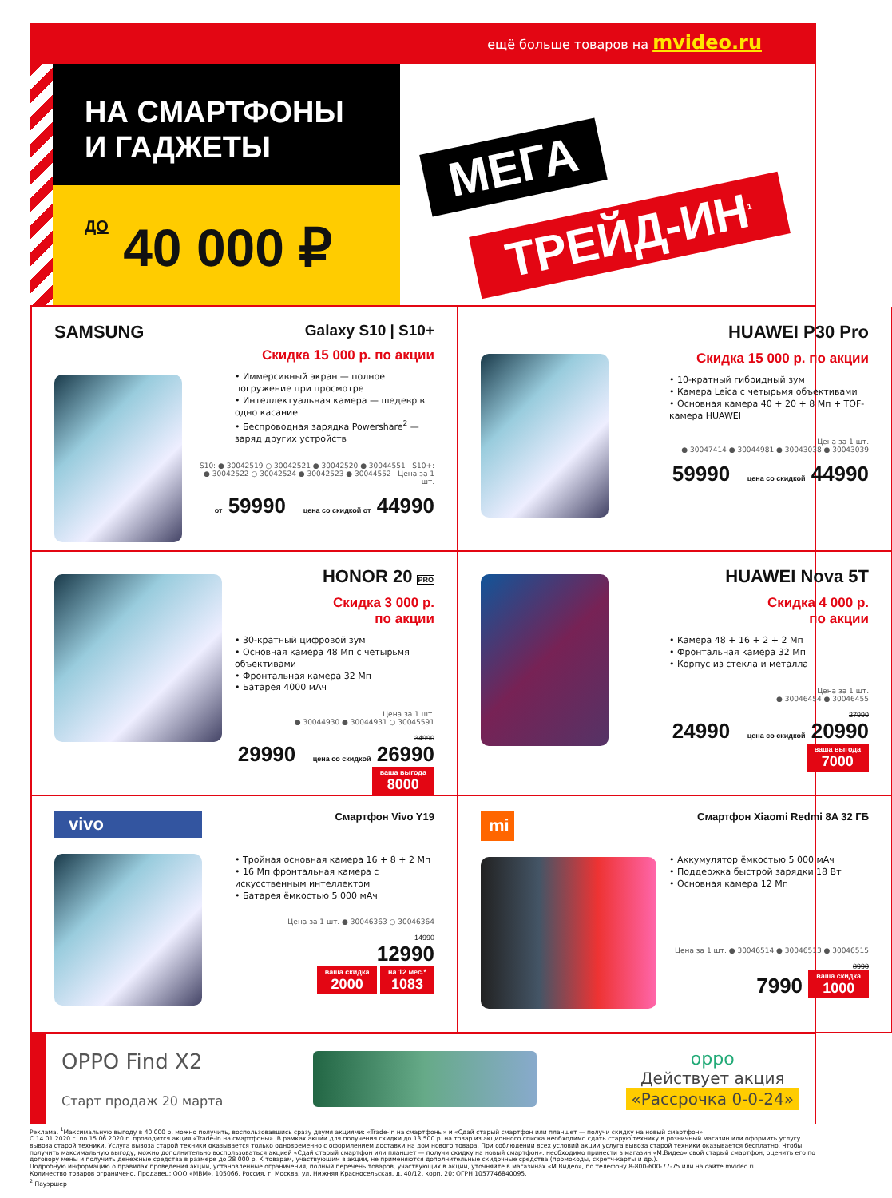ещё больше товаров на mvideo.ru
НА СМАРТФОНЫ
И ГАДЖЕТЫ
ДО 40 000 ₽
МЕГА
ТРЕЙД-ИН<sup>1</sup>
SAMSUNG
Galaxy S10 | S10+
Скидка 15 000 р. по акции
• Иммерсивный экран — полное погружение при просмотре
• Интеллектуальная камера — шедевр в одно касание
• Беспроводная зарядка Powershare<sup>2</sup> — заряд других устройств
S10: ● 30042519 ○ 30042521 ● 30042520 ● 30044551 S10+: ● 30042522 ○ 30042524 ● 30042523 ● 30044552 Цена за 1 шт.
от 59990 цена со скидкой от 44990
HUAWEI P30 Pro
Скидка 15 000 р. по акции
• 10-кратный гибридный зум
• Камера Leica с четырьмя объективами
• Основная камера 40 + 20 + 8 Мп + TOF-камера HUAWEI
Цена за 1 шт.
● 30047414 ● 30044981 ● 30043038 ● 30043039
59990 цена со скидкой 44990
HONOR 20 PRO
Скидка 3 000 р.
по акции
• 30-кратный цифровой зум
• Основная камера 48 Мп с четырьмя объективами
• Фронтальная камера 32 Мп
• Батарея 4000 мАч
Цена за 1 шт.
● 30044930 ● 30044931 ○ 30045591
34990
29990 цена со скидкой 26990 ваша выгода 8000
HUAWEI Nova 5T
Скидка 4 000 р.
по акции
• Камера 48 + 16 + 2 + 2 Мп
• Фронтальная камера 32 Мп
• Корпус из стекла и металла
Цена за 1 шт.
● 30046454 ● 30046455
27990
24990 цена со скидкой 20990 ваша выгода 7000
vivo
Смартфон Vivo Y19
• Тройная основная камера 16 + 8 + 2 Мп
• 16 Мп фронтальная камера с искусственным интеллектом
• Батарея ёмкостью 5 000 мАч
Цена за 1 шт. ● 30046363 ○ 30046364
14990
12990
ваша скидка 2000 на 12 мес.* 1083
mi
Смартфон Xiaomi Redmi 8A 32 ГБ
• Аккумулятор ёмкостью 5 000 мАч
• Поддержка быстрой зарядки 18 Вт
• Основная камера 12 Мп
Цена за 1 шт. ● 30046514 ● 30046513 ● 30046515
8990
7990 ваша скидка 1000
OPPO Find X2
Старт продаж 20 марта
oppo
Действует акция
«Рассрочка 0-0-24»
Реклама. <sup>1</sup>Максимальную выгоду в 40 000 р. можно получить, воспользовавшись сразу двумя акциями: «Trade-in на смартфоны» и «Сдай старый смартфон или планшет — получи скидку на новый смартфон».
С 14.01.2020 г. по 15.06.2020 г. проводится акция «Trade-in на смартфоны». В рамках акции для получения скидки до 13 500 р. на товар из акционного списка необходимо сдать старую технику в розничный магазин или оформить услугу вывоза старой техники. Услуга вывоза старой техники оказывается только одновременно с оформлением доставки на дом нового товара. При соблюдении всех условий акции услуга вывоза старой техники оказывается бесплатно. Чтобы получить максимальную выгоду, можно дополнительно воспользоваться акцией «Сдай старый смартфон или планшет — получи скидку на новый смартфон»: необходимо принести в магазин «М.Видео» свой старый смартфон, оценить его по договору мены и получить денежные средства в размере до 28 000 р. К товарам, участвующим в акции, не применяются дополнительные скидочные средства (промокоды, скретч-карты и др.).
Подробную информацию о правилах проведения акции, установленные ограничения, полный перечень товаров, участвующих в акции, уточняйте в магазинах «М.Видео», по телефону 8-800-600-77-75 или на сайте mvideo.ru.
Количество товаров ограничено. Продавец: ООО «МВМ», 105066, Россия, г. Москва, ул. Нижняя Красносельская, д. 40/12, корп. 20; ОГРН 1057746840095.
<sup>2</sup> Пауэршер